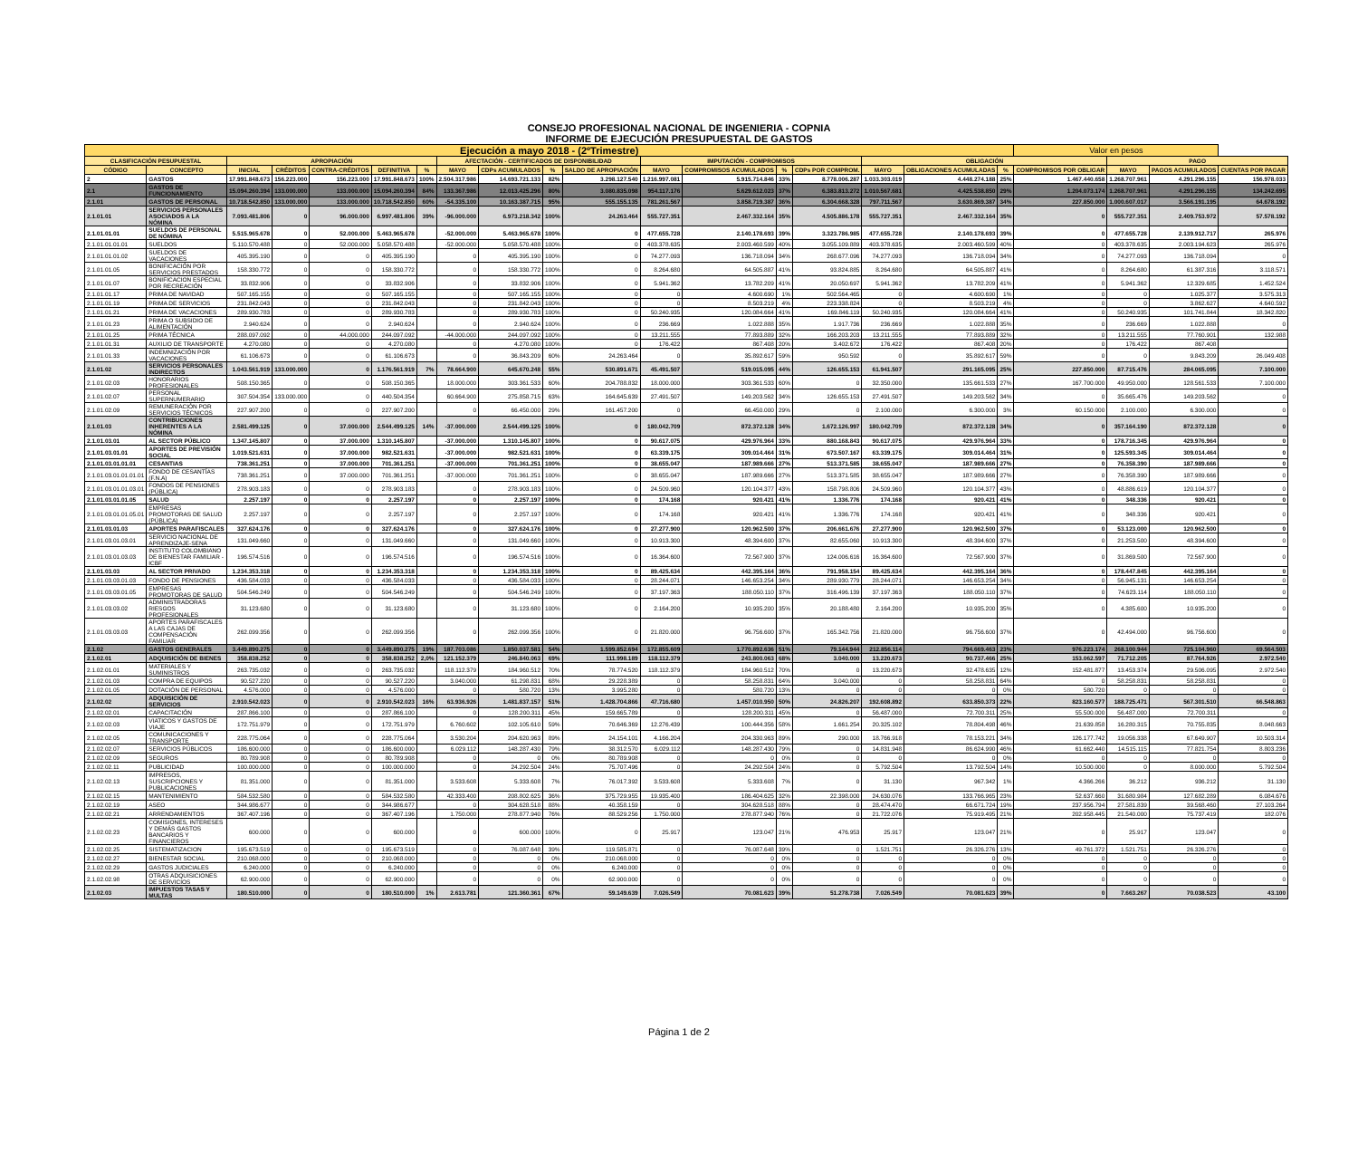CONSEJO PROFESIONAL NACIONAL DE INGENIERIA - COPNIA
INFORME DE EJECUCIÓN PRESUPUESTAL DE GASTOS
| Ejecución a mayo 2018 - (2ºTrimestre) | | | | | | | | | | | | | | | | | | Valor en pesos | | | |
| CLASIFICACIÓN PESUPUESTAL | | APROPIACIÓN | | | | | AFECTACIÓN - CERTIFICADOS DE DISPONIBILIDAD | | | | IMPUTACIÓN - COMPROMISOS | | | | OBLIGACIÓN | | | | PAGO | | |
| CÓDIGO | CONCEPTO | INICIAL | CRÉDITOS | CONTRA-CRÉDITOS | DEFINITIVA | % | MAYO | CDPs ACUMULADOS | % | SALDO DE APROPIACIÓN | MAYO | COMPROMISOS ACUMULADOS | % | CDPs POR COMPROM. | MAYO | OBLIGACIONES ACUMULADAS | % | COMPROMISOS POR OBLIGAR | MAYO | PAGOS ACUMULADOS | CUENTAS POR PAGAR |
| 2 | GASTOS | 17.991.848.673 | 156.223.000 | 156.223.000 | 17.991.848.673 | 100% | 2.504.317.986 | 14.693.721.133 | 82% | 3.298.127.540 | 1.216.997.081 | 5.915.714.846 | 33% | 8.778.006.287 | 1.033.303.019 | 4.448.274.188 | 25% | 1.467.440.658 | 1.268.707.961 | 4.291.296.155 | 156.978.033 |
| 2.1 | GASTOS DE FUNCIONAMIENTO | 15.094.260.394 | 133.000.000 | 133.000.000 | 15.094.260.394 | 84% | 133.367.986 | 12.013.425.296 | 80% | 3.080.835.098 | 954.117.176 | 5.629.612.023 | 37% | 6.383.813.272 | 1.010.567.681 | 4.425.538.850 | 29% | 1.204.073.174 | 1.268.707.961 | 4.291.296.155 | 134.242.695 |
| 2.1.01 | GASTOS DE PERSONAL | 10.718.542.850 | 133.000.000 | 133.000.000 | 10.718.542.850 | 60% | -54.335.100 | 10.163.387.715 | 95% | 555.155.135 | 781.261.567 | 3.858.719.387 | 36% | 6.304.668.328 | 797.711.567 | 3.630.869.387 | 34% | 227.850.000 | 1.000.607.017 | 3.566.191.195 | 64.678.192 |
| 2.1.01.01 | SERVICIOS PERSONALES ASOCIADOS A LA NÓMINA | 7.093.481.806 | 0 | 96.000.000 | 6.997.481.806 | 39% | -96.000.000 | 6.973.218.342 | 100% | 24.263.464 | 555.727.351 | 2.467.332.164 | 35% | 4.505.886.178 | 555.727.351 | 2.467.332.164 | 35% | 0 | 555.727.351 | 2.409.753.972 | 57.578.192 |
| 2.1.01.01.01 | SUELDOS DE PERSONAL DE NÓMINA | 5.515.965.678 | 0 | 52.000.000 | 5.463.965.678 | | -52.000.000 | 5.463.965.678 | 100% | 0 | 477.655.728 | 2.140.178.693 | 39% | 3.323.786.985 | 477.655.728 | 2.140.178.693 | 39% | 0 | 477.655.728 | 2.139.912.717 | 265.976 |
| 2.1.01.01.01.01 | SUELDOS | 5.110.570.488 | 0 | 52.000.000 | 5.058.570.488 | | -52.000.000 | 5.058.570.488 | 100% | 0 | 403.378.635 | 2.003.460.599 | 40% | 3.055.109.889 | 403.378.635 | 2.003.460.599 | 40% | 0 | 403.378.635 | 2.003.194.623 | 265.976 |
| 2.1.01.01.01.02 | SUELDOS DE VACACIONES | 405.395.190 | 0 | 0 | 405.395.190 | | 0 | 405.395.190 | 100% | 0 | 74.277.093 | 136.718.094 | 34% | 268.677.096 | 74.277.093 | 136.718.094 | 34% | 0 | 74.277.093 | 136.718.094 | 0 |
| 2.1.01.01.05 | BONIFICACIÓN POR SERVICIOS PRESTADOS | 158.330.772 | 0 | 0 | 158.330.772 | | 0 | 158.330.772 | 100% | 0 | 8.264.680 | 64.505.887 | 41% | 93.824.885 | 8.264.680 | 64.505.887 | 41% | 0 | 8.264.680 | 61.387.316 | 3.118.571 |
| 2.1.01.01.07 | BONIFICACION ESPECIAL POR RECREACIÓN | 33.832.906 | 0 | 0 | 33.832.906 | | 0 | 33.832.906 | 100% | 0 | 5.941.362 | 13.782.209 | 41% | 20.050.697 | 5.941.362 | 13.782.209 | 41% | 0 | 5.941.362 | 12.329.685 | 1.452.524 |
| 2.1.01.01.17 | PRIMA DE NAVIDAD | 507.165.155 | 0 | 0 | 507.165.155 | | 0 | 507.165.155 | 100% | 0 | 0 | 4.600.690 | 1% | 502.564.465 | 0 | 4.600.690 | 1% | 0 | 0 | 1.025.377 | 3.575.313 |
| 2.1.01.01.19 | PRIMA DE SERVICIOS | 231.842.043 | 0 | 0 | 231.842.043 | | 0 | 231.842.043 | 100% | 0 | 0 | 8.503.219 | 4% | 223.338.824 | 0 | 8.503.219 | 4% | 0 | 0 | 3.862.627 | 4.640.592 |
| 2.1.01.01.21 | PRIMA DE VACACIONES | 289.930.783 | 0 | 0 | 289.930.783 | | 0 | 289.930.783 | 100% | 0 | 50.240.935 | 120.084.664 | 41% | 169.846.119 | 50.240.935 | 120.084.664 | 41% | 0 | 50.240.935 | 101.741.844 | 18.342.820 |
| 2.1.01.01.23 | PRIMA O SUBSIDIO DE ALIMENTACIÓN | 2.940.624 | 0 | 0 | 2.940.624 | | 0 | 2.940.624 | 100% | 0 | 236.669 | 1.022.888 | 35% | 1.917.736 | 236.669 | 1.022.888 | 35% | 0 | 236.669 | 1.022.888 | 0 |
| 2.1.01.01.25 | PRIMA TÉCNICA | 288.097.092 | 0 | 44.000.000 | 244.097.092 | | -44.000.000 | 244.097.092 | 100% | 0 | 13.211.555 | 77.893.889 | 32% | 166.203.203 | 13.211.555 | 77.893.889 | 32% | 0 | 13.211.555 | 77.760.901 | 132.988 |
| 2.1.01.01.31 | AUXILIO DE TRANSPORTE | 4.270.080 | 0 | 0 | 4.270.080 | | 0 | 4.270.080 | 100% | 0 | 176.422 | 867.408 | 20% | 3.402.672 | 176.422 | 867.408 | 20% | 0 | 176.422 | 867.408 | |
| 2.1.01.01.33 | INDEMNIZACIÓN POR VACACIONES | 61.106.673 | 0 | 0 | 61.106.673 | | 0 | 36.843.209 | 60% | 24.263.464 | 0 | 35.892.617 | 59% | 950.592 | 0 | 35.892.617 | 59% | 0 | 0 | 9.843.209 | 26.049.408 |
| 2.1.01.02 | SERVICIOS PERSONALES INDIRECTOS | 1.043.561.919 | 133.000.000 | 0 | 1.176.561.919 | 7% | 78.664.900 | 645.670.248 | 55% | 530.891.671 | 45.491.507 | 519.015.095 | 44% | 126.655.153 | 61.941.507 | 291.165.095 | 25% | 227.850.000 | 87.715.476 | 284.065.095 | 7.100.000 |
| 2.1.01.02.03 | HONORARIOS PROFESIONALES | 508.150.365 | 0 | 0 | 508.150.365 | | 18.000.000 | 303.361.533 | 60% | 204.788.832 | 18.000.000 | 303.361.533 | 60% | 0 | 32.350.000 | 135.661.533 | 27% | 167.700.000 | 49.950.000 | 128.561.533 | 7.100.000 |
| 2.1.01.02.07 | PERSONAL SUPERNUMERARIO | 307.504.354 | 133.000.000 | 0 | 440.504.354 | | 60.664.900 | 275.858.715 | 63% | 164.645.639 | 27.491.507 | 149.203.562 | 34% | 126.655.153 | 27.491.507 | 149.203.562 | 34% | 0 | 35.665.476 | 149.203.562 | 0 |
| 2.1.01.02.09 | REMUNERACIÓN POR SERVICIOS TÉCNICOS | 227.907.200 | 0 | 0 | 227.907.200 | | 0 | 66.450.000 | 29% | 161.457.200 | 0 | 66.450.000 | 29% | 0 | 2.100.000 | 6.300.000 | 3% | 60.150.000 | 2.100.000 | 6.300.000 | 0 |
| 2.1.01.03 | CONTRIBUCIONES INHERENTES A LA NÓMINA | 2.581.499.125 | 0 | 37.000.000 | 2.544.499.125 | 14% | -37.000.000 | 2.544.499.125 | 100% | 0 | 180.042.709 | 872.372.128 | 34% | 1.672.126.997 | 180.042.709 | 872.372.128 | 34% | 0 | 357.164.190 | 872.372.128 | 0 |
| 2.1.01.03.01 | AL SECTOR PÚBLICO | 1.347.145.807 | 0 | 37.000.000 | 1.310.145.807 | | -37.000.000 | 1.310.145.807 | 100% | 0 | 90.617.075 | 429.976.964 | 33% | 880.168.843 | 90.617.075 | 429.976.964 | 33% | 0 | 178.716.345 | 429.976.964 | 0 |
| 2.1.01.03.01.01 | APORTES DE PREVISIÓN SOCIAL | 1.019.521.631 | 0 | 37.000.000 | 982.521.631 | | -37.000.000 | 982.521.631 | 100% | 0 | 63.339.175 | 309.014.464 | 31% | 673.507.167 | 63.339.175 | 309.014.464 | 31% | 0 | 125.593.345 | 309.014.464 | 0 |
| 2.1.01.03.01.01.01 | CESANTIAS | 738.361.251 | 0 | 37.000.000 | 701.361.251 | | -37.000.000 | 701.361.251 | 100% | 0 | 38.655.047 | 187.989.666 | 27% | 513.371.585 | 38.655.047 | 187.989.666 | 27% | 0 | 76.358.390 | 187.989.666 | 0 |
| 2.1.01.03.01.01.01.01 | FONDO DE CESANTÍAS (F.N.A) | 738.361.251 | 0 | 37.000.000 | 701.361.251 | | -37.000.000 | 701.361.251 | 100% | 0 | 38.655.047 | 187.989.666 | 27% | 513.371.585 | 38.655.047 | 187.989.666 | 27% | 0 | 76.358.390 | 187.989.666 | 0 |
| 2.1.01.03.01.01.03.01 | FONDOS DE PENSIONES (PÚBLICA) | 278.903.183 | 0 | 0 | 278.903.183 | | 0 | 278.903.183 | 100% | 0 | 24.509.960 | 120.104.377 | 43% | 158.798.806 | 24.509.960 | 120.104.377 | 43% | 0 | 48.886.619 | 120.104.377 | 0 |
| 2.1.01.03.01.01.05 | SALUD | 2.257.197 | 0 | 0 | 2.257.197 | | 0 | 2.257.197 | 100% | 0 | 174.168 | 920.421 | 41% | 1.336.776 | 174.168 | 920.421 | 41% | 0 | 348.336 | 920.421 | 0 |
| 2.1.01.03.01.01.05.01 | EMPRESAS PROMOTORAS DE SALUD (PÚBLICA) | 2.257.197 | 0 | 0 | 2.257.197 | | 0 | 2.257.197 | 100% | 0 | 174.168 | 920.421 | 41% | 1.336.776 | 174.168 | 920.421 | 41% | 0 | 348.336 | 920.421 | 0 |
| 2.1.01.03.01.03 | APORTES PARAFISCALES | 327.624.176 | 0 | 0 | 327.624.176 | | 0 | 327.624.176 | 100% | 0 | 27.277.900 | 120.962.500 | 37% | 206.661.676 | 27.277.900 | 120.962.500 | 37% | 0 | 53.123.000 | 120.962.500 | 0 |
| 2.1.01.03.01.03.01 | SERVICIO NACIONAL DE APRENDIZAJE-SENA | 131.049.660 | 0 | 0 | 131.049.660 | | 0 | 131.049.660 | 100% | 0 | 10.913.300 | 48.394.600 | 37% | 82.655.060 | 10.913.300 | 48.394.600 | 37% | 0 | 21.253.500 | 48.394.600 | 0 |
| 2.1.01.03.01.03.03 | INSTITUTO COLOMBIANO DE BIENESTAR FAMILIAR -ICBF | 196.574.516 | 0 | 0 | 196.574.516 | | 0 | 196.574.516 | 100% | 0 | 16.364.600 | 72.567.900 | 37% | 124.006.616 | 16.364.600 | 72.567.900 | 37% | 0 | 31.869.500 | 72.567.900 | 0 |
| 2.1.01.03.03 | AL SECTOR PRIVADO | 1.234.353.318 | 0 | 0 | 1.234.353.318 | | 0 | 1.234.353.318 | 100% | 0 | 89.425.634 | 442.395.164 | 36% | 791.958.154 | 89.425.634 | 442.395.164 | 36% | 0 | 178.447.845 | 442.395.164 | 0 |
| 2.1.01.03.03.01.03 | FONDO DE PENSIONES | 436.584.033 | 0 | 0 | 436.584.033 | | 0 | 436.584.033 | 100% | 0 | 28.244.071 | 146.653.254 | 34% | 289.930.779 | 28.244.071 | 146.653.254 | 34% | 0 | 56.945.131 | 146.653.254 | 0 |
| 2.1.01.03.03.01.05 | EMPRESAS PROMOTORAS DE SALUD | 504.546.249 | 0 | 0 | 504.546.249 | | 0 | 504.546.249 | 100% | 0 | 37.197.363 | 188.050.110 | 37% | 316.496.139 | 37.197.363 | 188.050.110 | 37% | 0 | 74.623.114 | 188.050.110 | 0 |
| 2.1.01.03.03.02 | ADMINISTRADORAS RIESGOS PROFESIONALES | 31.123.680 | 0 | 0 | 31.123.680 | | 0 | 31.123.680 | 100% | 0 | 2.164.200 | 10.935.200 | 35% | 20.188.480 | 2.164.200 | 10.935.200 | 35% | 0 | 4.385.600 | 10.935.200 | 0 |
| 2.1.01.03.03.03 | APORTES PARAFISCALES A LAS CAJAS DE COMPENSACIÓN FAMILIAR | 262.099.356 | 0 | 0 | 262.099.356 | | 0 | 262.099.356 | 100% | 0 | 21.820.000 | 96.756.600 | 37% | 165.342.756 | 21.820.000 | 96.756.600 | 37% | 0 | 42.494.000 | 96.756.600 | 0 |
| 2.1.02 | GASTOS GENERALES | 3.449.890.275 | 0 | 0 | 3.449.890.275 | 19% | 187.703.086 | 1.850.037.581 | 54% | 1.599.852.694 | 172.855.609 | 1.770.892.636 | 51% | 79.144.944 | 212.856.114 | 794.669.463 | 23% | 976.223.174 | 268.100.944 | 725.104.960 | 69.564.503 |
| 2.1.02.01 | ADQUISICIÓN DE BIENES | 358.838.252 | 0 | 0 | 358.838.252 | 2,0% | 121.152.379 | 246.840.063 | 69% | 111.998.189 | 118.112.379 | 243.800.063 | 68% | 3.040.000 | 13.220.673 | 90.737.466 | 25% | 153.062.597 | 71.712.205 | 87.764.926 | 2.972.540 |
| 2.1.02.01.01 | MATERIALES Y SUMINISTROS | 263.735.032 | 0 | 0 | 263.735.032 | | 118.112.379 | 184.960.512 | 70% | 78.774.520 | 118.112.379 | 184.960.512 | 70% | 0 | 13.220.673 | 32.478.635 | 12% | 152.481.877 | 13.453.374 | 29.506.095 | 2.972.540 |
| 2.1.02.01.03 | COMPRA DE EQUIPOS | 90.527.220 | 0 | 0 | 90.527.220 | | 3.040.000 | 61.298.831 | 68% | 29.228.389 | 0 | 58.258.831 | 64% | 3.040.000 | 0 | 58.258.831 | 64% | 0 | 58.258.831 | 58.258.831 | 0 |
| 2.1.02.01.05 | DOTACIÓN DE PERSONAL | 4.576.000 | 0 | 0 | 4.576.000 | | 0 | 580.720 | 13% | 3.995.280 | 0 | 580.720 | 13% | 0 | 0 | 0 | 0% | 580.720 | 0 | 0 | 0 |
| 2.1.02.02 | ADQUISICIÓN DE SERVICIOS | 2.910.542.023 | 0 | 0 | 2.910.542.023 | 16% | 63.936.926 | 1.481.837.157 | 51% | 1.428.704.866 | 47.716.680 | 1.457.010.950 | 50% | 24.826.207 | 192.608.892 | 633.850.373 | 22% | 823.160.577 | 188.725.471 | 567.301.510 | 66.548.863 |
| 2.1.02.02.01 | CAPACITACIÓN | 287.866.100 | 0 | 0 | 287.866.100 | | 0 | 128.200.311 | 45% | 159.665.789 | 0 | 128.200.311 | 45% | 0 | 56.487.000 | 72.700.311 | 25% | 55.500.000 | 56.487.000 | 72.700.311 | 0 |
| 2.1.02.02.03 | VIATICOS Y GASTOS DE VIAJE | 172.751.979 | 0 | 0 | 172.751.979 | | 6.760.602 | 102.105.610 | 59% | 70.646.369 | 12.276.439 | 100.444.356 | 58% | 1.661.254 | 20.325.102 | 78.804.498 | 46% | 21.639.858 | 16.280.315 | 70.755.835 | 8.048.663 |
| 2.1.02.02.05 | COMUNICACIONES Y TRANSPORTE | 228.775.064 | 0 | 0 | 228.775.064 | | 3.530.204 | 204.620.963 | 89% | 24.154.101 | 4.166.204 | 204.330.963 | 89% | 290.000 | 18.766.918 | 78.153.221 | 34% | 126.177.742 | 19.056.338 | 67.649.907 | 10.503.314 |
| 2.1.02.02.07 | SERVICIOS PÚBLICOS | 186.600.000 | 0 | 0 | 186.600.000 | | 6.029.112 | 148.287.430 | 79% | 38.312.570 | 6.029.112 | 148.287.430 | 79% | 0 | 14.831.948 | 86.624.990 | 46% | 61.662.440 | 14.515.115 | 77.821.754 | 8.803.236 |
| 2.1.02.02.09 | SEGUROS | 80.789.908 | 0 | 0 | 80.789.908 | | 0 | 0 | 0% | 80.789.908 | 0 | 0 | 0% | 0 | 0 | 0 | 0% | 0 | 0 | 0 | 0 |
| 2.1.02.02.11 | PUBLICIDAD | 100.000.000 | 0 | 0 | 100.000.000 | | 0 | 24.292.504 | 24% | 75.707.496 | 0 | 24.292.504 | 24% | 0 | 5.792.504 | 13.792.504 | 14% | 10.500.000 | 0 | 8.000.000 | 5.792.504 |
| 2.1.02.02.13 | IMPRESOS, SUSCRIPCIONES Y PUBLICACIONES | 81.351.000 | 0 | 0 | 81.351.000 | | 3.533.608 | 5.333.608 | 7% | 76.017.392 | 3.533.608 | 5.333.608 | 7% | 0 | 31.130 | 967.342 | 1% | 4.366.266 | 36.212 | 936.212 | 31.130 |
| 2.1.02.02.15 | MANTENIMIENTO | 584.532.580 | 0 | 0 | 584.532.580 | | 42.333.400 | 208.802.625 | 36% | 375.729.955 | 19.935.400 | 186.404.625 | 32% | 22.398.000 | 24.630.076 | 133.766.965 | 23% | 52.637.660 | 31.680.984 | 127.682.289 | 6.084.676 |
| 2.1.02.02.19 | ASEO | 344.986.677 | 0 | 0 | 344.986.677 | | 0 | 304.628.518 | 88% | 40.358.159 | 0 | 304.628.518 | 88% | 0 | 28.474.470 | 66.671.724 | 19% | 237.956.794 | 27.581.839 | 39.568.460 | 27.103.264 |
| 2.1.02.02.21 | ARRENDAMIENTOS | 367.407.196 | 0 | 0 | 367.407.196 | | 1.750.000 | 278.877.940 | 76% | 88.529.256 | 1.750.000 | 278.877.940 | 76% | 0 | 21.722.076 | 75.919.495 | 21% | 202.958.445 | 21.540.000 | 75.737.419 | 182.076 |
| 2.1.02.02.23 | COMISIONES, INTERESES Y DEMÁS GASTOS BANCARIOS Y FINANCIEROS | 600.000 | 0 | 0 | 600.000 | | 0 | 600.000 | 100% | 0 | 25.917 | 123.047 | 21% | 476.953 | 25.917 | 123.047 | 21% | 0 | 25.917 | 123.047 | 0 |
| 2.1.02.02.25 | SISTEMATIZACION | 195.673.519 | 0 | 0 | 195.673.519 | | 0 | 76.087.648 | 39% | 119.585.871 | 0 | 76.087.648 | 39% | 0 | 1.521.751 | 26.326.276 | 13% | 49.761.372 | 1.521.751 | 26.326.276 | 0 |
| 2.1.02.02.27 | BIENESTAR SOCIAL | 210.068.000 | 0 | 0 | 210.068.000 | | 0 | 0 | 0% | 210.068.000 | 0 | 0 | 0% | 0 | 0 | 0 | 0% | 0 | 0 | 0 | 0 |
| 2.1.02.02.29 | GASTOS JUDICIALES | 6.240.000 | 0 | 0 | 6.240.000 | | 0 | 0 | 0% | 6.240.000 | 0 | 0 | 0% | 0 | 0 | 0 | 0% | 0 | 0 | 0 | 0 |
| 2.1.02.02.98 | OTRAS ADQUISICIONES DE SERVICIOS | 62.900.000 | 0 | 0 | 62.900.000 | | 0 | 0 | 0% | 62.900.000 | 0 | 0 | 0% | 0 | 0 | 0 | 0% | 0 | 0 | 0 | 0 |
| 2.1.02.03 | IMPUESTOS TASAS Y MULTAS | 180.510.000 | 0 | 0 | 180.510.000 | 1% | 2.613.781 | 121.360.361 | 67% | 59.149.639 | 7.026.549 | 70.081.623 | 39% | 51.278.738 | 7.026.549 | 70.081.623 | 39% | 0 | 7.663.267 | 70.038.523 | 43.100 |
Página 1 de 2